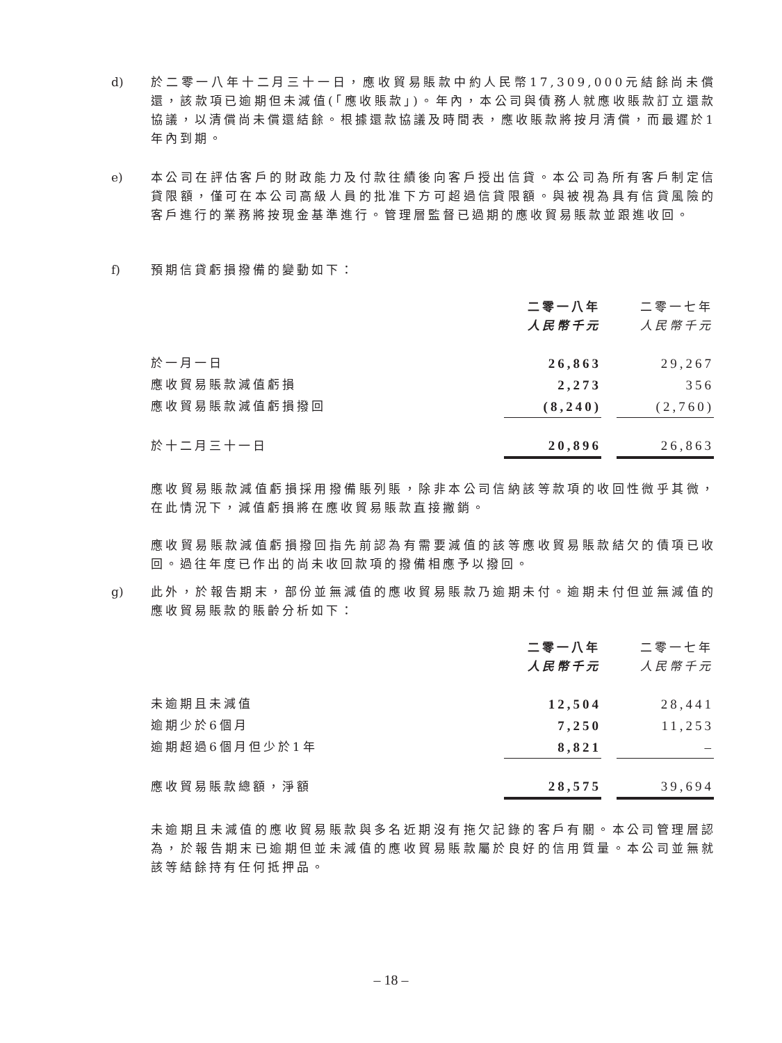d) 於二零一八年十二月三十一日，應收貿易賬款中約人民幣17,309,000元結餘尚未償還，該款項已逾期但未減值(「應收賬款」)。年內，本公司與債務人就應收賬款訂立還款協議，以清償尚未償還結餘。根據還款協議及時間表，應收賬款將按月清償，而最遲於1年內到期。
e) 本公司在評估客戶的財政能力及付款往績後向客戶授出信貸。本公司為所有客戶制定信貸限額，僅可在本公司高級人員的批准下方可超過信貸限額。與被視為具有信貸風險的客戶進行的業務將按現金基準進行。管理層監督已過期的應收貿易賬款並跟進收回。
f) 預期信貸虧損撥備的變動如下：
| | 二零一八年 人民幣千元 | | 二零一七年 人民幣千元 |
| --- | --- | --- | --- |
| 於一月一日 | 26,863 | | 29,267 |
| 應收貿易賬款減值虧損 | 2,273 | | 356 |
| 應收貿易賬款減值虧損撥回 | (8,240) | | (2,760) |
| 於十二月三十一日 | 20,896 | | 26,863 |
應收貿易賬款減值虧損採用撥備賬列賬，除非本公司信納該等款項的收回性微乎其微，在此情況下，減值虧損將在應收貿易賬款直接撇銷。
應收貿易賬款減值虧損撥回指先前認為有需要減值的該等應收貿易賬款結欠的債項已收回。過往年度已作出的尚未收回款項的撥備相應予以撥回。
g) 此外，於報告期末，部份並無減值的應收貿易賬款乃逾期未付。逾期未付但並無減值的應收貿易賬款的賬齡分析如下：
| | 二零一八年 人民幣千元 | | 二零一七年 人民幣千元 |
| --- | --- | --- | --- |
| 未逾期且未減值 | 12,504 | | 28,441 |
| 逾期少於6個月 | 7,250 | | 11,253 |
| 逾期超過6個月但少於1年 | 8,821 | | – |
| 應收貿易賬款總額，淨額 | 28,575 | | 39,694 |
未逾期且未減值的應收貿易賬款與多名近期沒有拖欠記錄的客戶有關。本公司管理層認為，於報告期末已逾期但並未減值的應收貿易賬款屬於良好的信用質量。本公司並無就該等結餘持有任何抵押品。
– 18 –